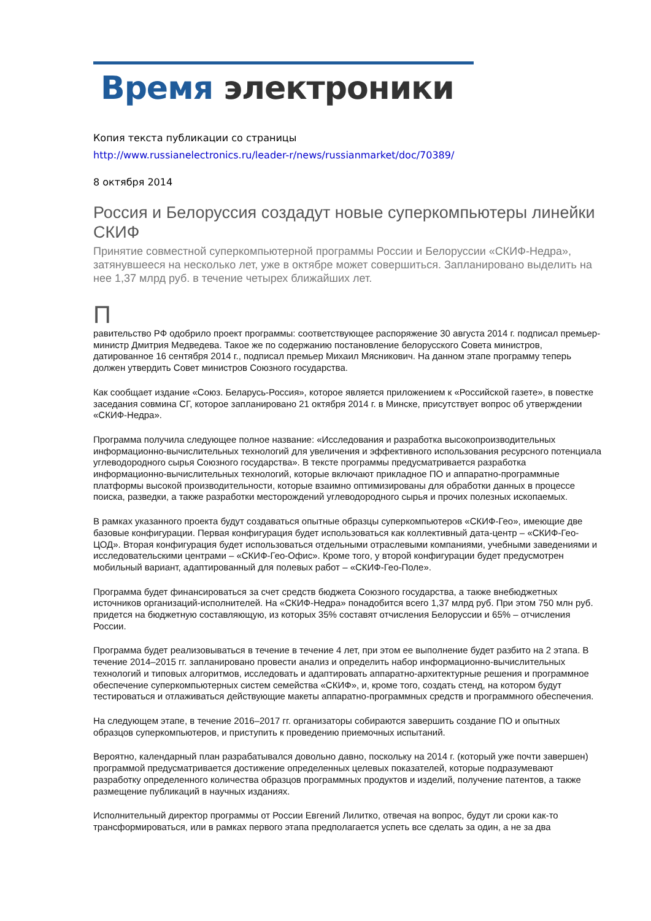Время электроники
Копия текста публикации со страницы
http://www.russianelectronics.ru/leader-r/news/russianmarket/doc/70389/
8 октября 2014
Россия и Белоруссия создадут новые суперкомпьютеры линейки СКИФ
Принятие совместной суперкомпьютерной программы России и Белоруссии «СКИФ-Недра», затянувшееся на несколько лет, уже в октябре может совершиться. Запланировано выделить на нее 1,37 млрд руб. в течение четырех ближайших лет.
П
равительство РФ одобрило проект программы: соответствующее распоряжение 30 августа 2014 г. подписал премьер-министр Дмитрия Медведева. Такое же по содержанию постановление белорусского Совета министров, датированное 16 сентября 2014 г., подписал премьер Михаил Мясникович. На данном этапе программу теперь должен утвердить Совет министров Союзного государства.
Как сообщает издание «Союз. Беларусь-Россия», которое является приложением к «Российской газете», в повестке заседания совмина СГ, которое запланировано 21 октября 2014 г. в Минске, присутствует вопрос об утверждении «СКИФ-Недра».
Программа получила следующее полное название: «Исследования и разработка высокопроизводительных информационно-вычислительных технологий для увеличения и эффективного использования ресурсного потенциала углеводородного сырья Союзного государства». В тексте программы предусматривается разработка информационно-вычислительных технологий, которые включают прикладное ПО и аппаратно-программные платформы высокой производительности, которые взаимно оптимизированы для обработки данных в процессе поиска, разведки, а также разработки месторождений углеводородного сырья и прочих полезных ископаемых.
В рамках указанного проекта будут создаваться опытные образцы суперкомпьютеров «СКИФ-Гео», имеющие две базовые конфигурации. Первая конфигурация будет использоваться как коллективный дата-центр – «СКИФ-Гео-ЦОД». Вторая конфигурация будет использоваться отдельными отраслевыми компаниями, учебными заведениями и исследовательскими центрами – «СКИФ-Гео-Офис». Кроме того, у второй конфигурации будет предусмотрен мобильный вариант, адаптированный для полевых работ – «СКИФ-Гео-Поле».
Программа будет финансироваться за счет средств бюджета Союзного государства, а также внебюджетных источников организаций-исполнителей. На «СКИФ-Недра» понадобится всего 1,37 млрд руб. При этом 750 млн руб. придется на бюджетную составляющую, из которых 35% составят отчисления Белоруссии и 65% – отчисления России.
Программа будет реализовываться в течение в течение 4 лет, при этом ее выполнение будет разбито на 2 этапа. В течение 2014–2015 гг. запланировано провести анализ и определить набор информационно-вычислительных технологий и типовых алгоритмов, исследовать и адаптировать аппаратно-архитектурные решения и программное обеспечение суперкомпьютерных систем семейства «СКИФ», и, кроме того, создать стенд, на котором будут тестироваться и отлаживаться действующие макеты аппаратно-программных средств и программного обеспечения.
На следующем этапе, в течение 2016–2017 гг. организаторы собираются завершить создание ПО и опытных образцов суперкомпьютеров, и приступить к проведению приемочных испытаний.
Вероятно, календарный план разрабатывался довольно давно, поскольку на 2014 г. (который уже почти завершен) программой предусматривается достижение определенных целевых показателей, которые подразумевают разработку определенного количества образцов программных продуктов и изделий, получение патентов, а также размещение публикаций в научных изданиях.
Исполнительный директор программы от России Евгений Лилитко, отвечая на вопрос, будут ли сроки как-то трансформироваться, или в рамках первого этапа предполагается успеть все сделать за один, а не за два